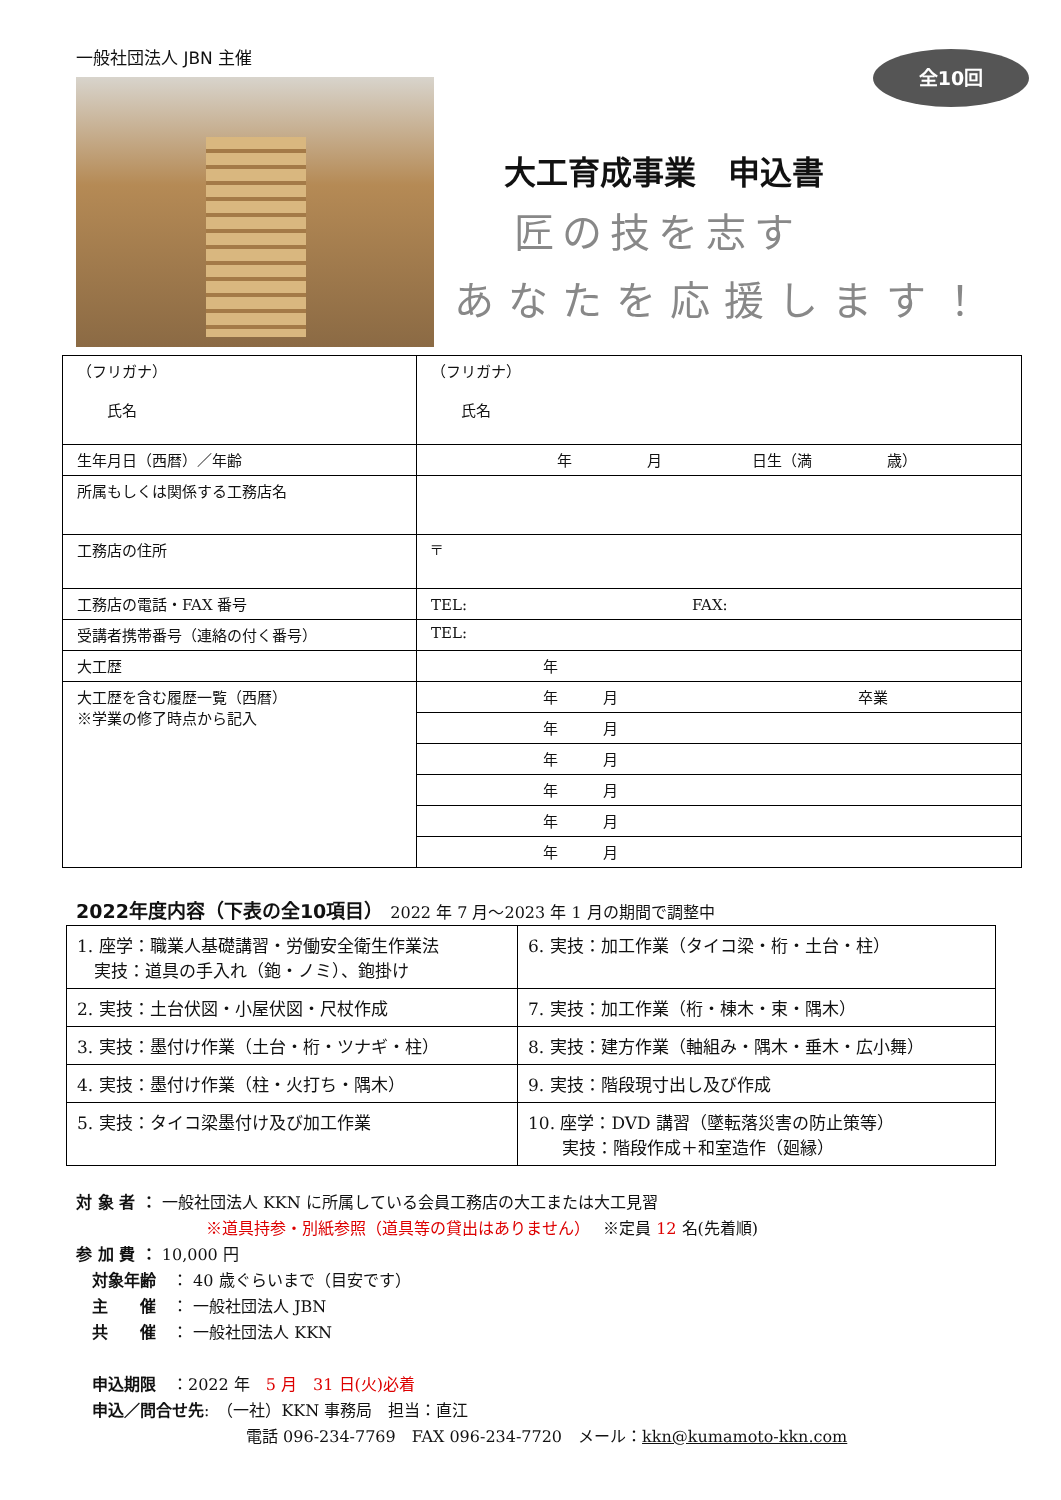一般社団法人 JBN 主催
全10回
大工育成事業　申込書
匠の技を志す
あなたを応援します！
| （フリガナ） 氏名 | （フリガナ） 氏名 |
| 生年月日（西暦）／年齢 | 年 月 日生（満 歳） |
| 所属もしくは関係する工務店名 | |
| 工務店の住所 | 〒 |
| 工務店の電話・FAX 番号 | TEL: FAX: |
| 受講者携帯番号（連絡の付く番号） | TEL: |
| 大工歴 | 年 |
| 大工歴を含む履歴一覧（西暦） ※学業の修了時点から記入 | 年 月 卒業 |
| | 年 月 |
| | 年 月 |
| | 年 月 |
| | 年 月 |
| | 年 月 |
2022年度内容（下表の全10項目）　2022 年 7 月～2023 年 1 月の期間で調整中
| 1. 座学：職業人基礎講習・労働安全衛生作業法 実技：道具の手入れ（鉋・ノミ）、鉋掛け | 6. 実技：加工作業（タイコ梁・桁・土台・柱） |
| 2. 実技：土台伏図・小屋伏図・尺杖作成 | 7. 実技：加工作業（桁・棟木・束・隅木） |
| 3. 実技：墨付け作業（土台・桁・ツナギ・柱） | 8. 実技：建方作業（軸組み・隅木・垂木・広小舞） |
| 4. 実技：墨付け作業（柱・火打ち・隅木） | 9. 実技：階段現寸出し及び作成 |
| 5. 実技：タイコ梁墨付け及び加工作業 | 10. 座学：DVD 講習（墜転落災害の防止策等） 実技：階段作成＋和室造作（廻縁） |
対 象 者 ： 一般社団法人 KKN に所属している会員工務店の大工または大工見習
※道具持参・別紙参照（道具等の貸出はありません）　 ※定員 12 名(先着順)
参 加 費 ： 10,000 円
　対象年齢　： 40 歳ぐらいまで（目安です）
　主　　催　： 一般社団法人 JBN
　共　　催　： 一般社団法人 KKN
　申込期限　：2022 年　5 月　31 日(火)必着
　申込／問合せ先:　（一社）KKN 事務局　担当：直江
電話 096-234-7769　FAX 096-234-7720　メール：kkn@kumamoto-kkn.com